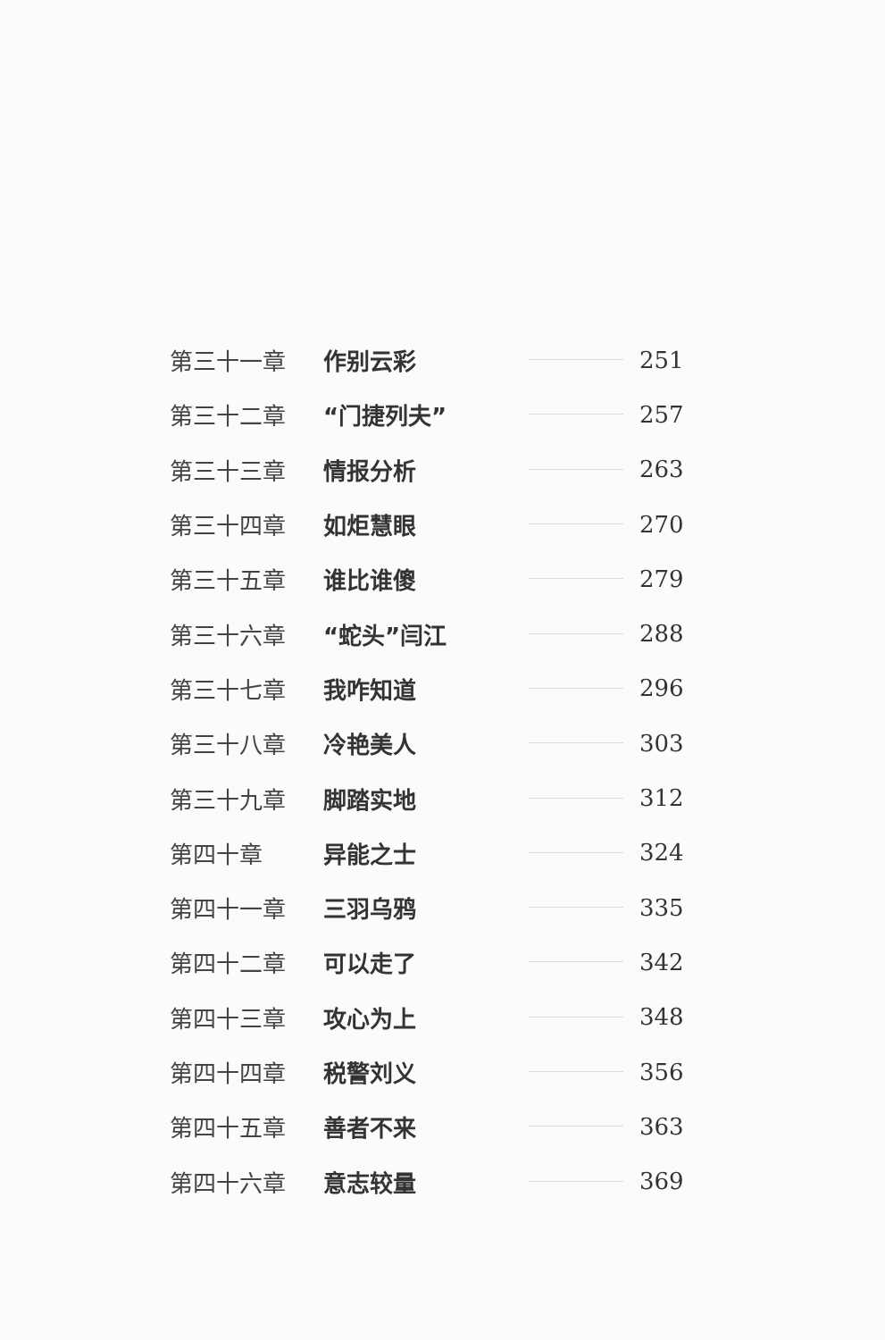第三十一章 作别云彩 251
第三十二章 “门捷列夫” 257
第三十三章 情报分析 263
第三十四章 如炬慧眼 270
第三十五章 谁比谁傻 279
第三十六章 “蛇头”闫江 288
第三十七章 我咋知道 296
第三十八章 冷艳美人 303
第三十九章 脚踏实地 312
第四十章 异能之士 324
第四十一章 三羽乌鸦 335
第四十二章 可以走了 342
第四十三章 攻心为上 348
第四十四章 税警刘义 356
第四十五章 善者不来 363
第四十六章 意志较量 369